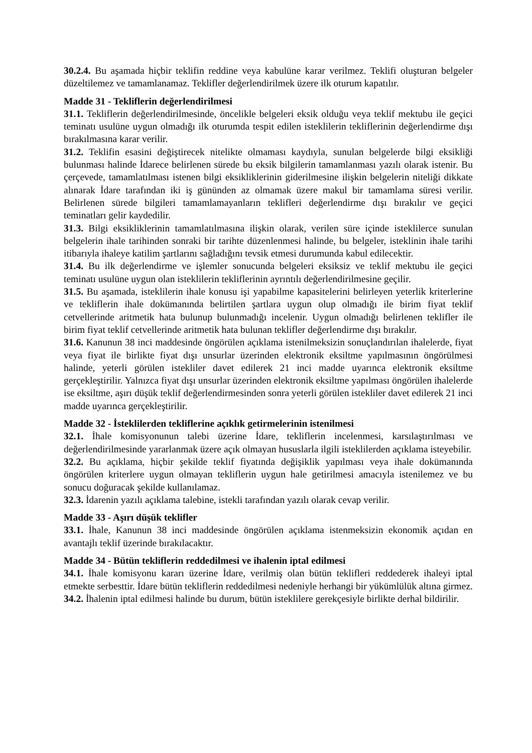30.2.4. Bu aşamada hiçbir teklifin reddine veya kabulüne karar verilmez. Teklifi oluşturan belgeler düzeltilemez ve tamamlanamaz. Teklifler değerlendirilmek üzere ilk oturum kapatılır.
Madde 31 - Tekliflerin değerlendirilmesi
31.1. Tekliflerin değerlendirilmesinde, öncelikle belgeleri eksik olduğu veya teklif mektubu ile geçici teminatı usulüne uygun olmadığı ilk oturumda tespit edilen isteklilerin tekliflerinin değerlendirme dışı bırakılmasına karar verilir.
31.2. Teklifin esasini değiştirecek nitelikte olmaması kaydıyla, sunulan belgelerde bilgi eksikliği bulunması halinde İdarece belirlenen sürede bu eksik bilgilerin tamamlanması yazılı olarak istenir. Bu çerçevede, tamamlatılması istenen bilgi eksikliklerinin giderilmesine ilişkin belgelerin niteliği dikkate alınarak İdare tarafından iki iş gününden az olmamak üzere makul bir tamamlama süresi verilir. Belirlenen sürede bilgileri tamamlamayanların teklifleri değerlendirme dışı bırakılır ve geçici teminatları gelir kaydedilir.
31.3. Bilgi eksikliklerinin tamamlatılmasına ilişkin olarak, verilen süre içinde isteklilerce sunulan belgelerin ihale tarihinden sonraki bir tarihte düzenlenmesi halinde, bu belgeler, isteklinin ihale tarihi itibarıyla ihaleye katilim şartlarını sağladığını tevsik etmesi durumunda kabul edilecektir.
31.4. Bu ilk değerlendirme ve işlemler sonucunda belgeleri eksiksiz ve teklif mektubu ile geçici teminatı usulüne uygun olan isteklilerin tekliflerinin ayrıntılı değerlendirilmesine geçilir.
31.5. Bu aşamada, isteklilerin ihale konusu işi yapabilme kapasitelerini belirleyen yeterlik kriterlerine ve tekliflerin ihale dokümanında belirtilen şartlara uygun olup olmadığı ile birim fiyat teklif cetvellerinde aritmetik hata bulunup bulunmadığı incelenir. Uygun olmadığı belirlenen teklifler ile birim fiyat teklif cetvellerinde aritmetik hata bulunan teklifler değerlendirme dışı bırakılır.
31.6. Kanunun 38 inci maddesinde öngörülen açıklama istenilmeksizin sonuçlandırılan ihalelerde, fiyat veya fiyat ile birlikte fiyat dışı unsurlar üzerinden elektronik eksiltme yapılmasının öngörülmesi halinde, yeterli görülen istekliler davet edilerek 21 inci madde uyarınca elektronik eksiltme gerçekleştirilir. Yalnızca fiyat dışı unsurlar üzerinden elektronik eksiltme yapılması öngörülen ihalelerde ise eksiltme, aşırı düşük teklif değerlendirmesinden sonra yeterli görülen istekliler davet edilerek 21 inci madde uyarınca gerçekleştirilir.
Madde 32 - İsteklilerden tekliflerine açıklık getirmelerinin istenilmesi
32.1. İhale komisyonunun talebi üzerine İdare, tekliflerin incelenmesi, karsılaştırılması ve değerlendirilmesinde yararlanmak üzere açık olmayan hususlarla ilgili isteklilerden açıklama isteyebilir.
32.2. Bu açıklama, hiçbir şekilde teklif fiyatında değişiklik yapılması veya ihale dokümanında öngörülen kriterlere uygun olmayan tekliflerin uygun hale getirilmesi amacıyla istenilemez ve bu sonucu doğuracak şekilde kullanılamaz.
32.3. İdarenin yazılı açıklama talebine, istekli tarafından yazılı olarak cevap verilir.
Madde 33 - Aşırı düşük teklifler
33.1. İhale, Kanunun 38 inci maddesinde öngörülen açıklama istenmeksizin ekonomik açıdan en avantajlı teklif üzerinde bırakılacaktır.
Madde 34 - Bütün tekliflerin reddedilmesi ve ihalenin iptal edilmesi
34.1. İhale komisyonu kararı üzerine İdare, verilmiş olan bütün teklifleri reddederek ihaleyi iptal etmekte serbesttir. İdare bütün tekliflerin reddedilmesi nedeniyle herhangi bir yükümlülük altına girmez.
34.2. İhalenin iptal edilmesi halinde bu durum, bütün isteklilere gerekçesiyle birlikte derhal bildirilir.